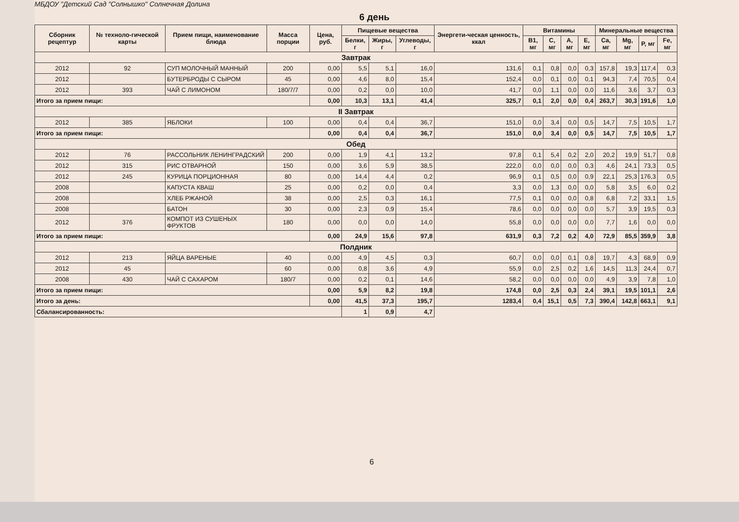МБДОУ "Детский Сад "Солнышко" Солнечная Долина
6 день
| Сборник рецептур | № техноло-гической карты | Прием пищи, наименование блюда | Масса порции | Цена, руб. | Пищевые вещества | | | Энергети-ческая ценность, ккал | Витамины | | | | Минеральные вещества | | | |
| --- | --- | --- | --- | --- | --- | --- | --- | --- | --- | --- | --- | --- | --- | --- | --- | --- |
| | | | | | Белки, г | Жиры, г | Углеводы, г | | B1, мг | C, мг | A, мг | E, мг | Ca, мг | Mg, мг | P, мг | Fe, мг |
| Завтрак | | | | | | | | | | | | | | | | |
| 2012 | 92 | СУП МОЛОЧНЫЙ МАННЫЙ | 200 | 0,00 | 5,5 | 5,1 | 16,0 | 131,6 | 0,1 | 0,8 | 0,0 | 0,3 | 157,8 | 19,3 | 117,4 | 0,3 |
| 2012 | | БУТЕРБРОДЫ С СЫРОМ | 45 | 0,00 | 4,6 | 8,0 | 15,4 | 152,4 | 0,0 | 0,1 | 0,0 | 0,1 | 94,3 | 7,4 | 70,5 | 0,4 |
| 2012 | 393 | ЧАЙ С ЛИМОНОМ | 180/7/7 | 0,00 | 0,2 | 0,0 | 10,0 | 41,7 | 0,0 | 1,1 | 0,0 | 0,0 | 11,6 | 3,6 | 3,7 | 0,3 |
| Итого за прием пищи: | | | | 0,00 | 10,3 | 13,1 | 41,4 | 325,7 | 0,1 | 2,0 | 0,0 | 0,4 | 263,7 | 30,3 | 191,6 | 1,0 |
| II Завтрак | | | | | | | | | | | | | | | | |
| 2012 | 385 | ЯБЛОКИ | 100 | 0,00 | 0,4 | 0,4 | 36,7 | 151,0 | 0,0 | 3,4 | 0,0 | 0,5 | 14,7 | 7,5 | 10,5 | 1,7 |
| Итого за прием пищи: | | | | 0,00 | 0,4 | 0,4 | 36,7 | 151,0 | 0,0 | 3,4 | 0,0 | 0,5 | 14,7 | 7,5 | 10,5 | 1,7 |
| Обед | | | | | | | | | | | | | | | | |
| 2012 | 76 | РАССОЛЬНИК ЛЕНИНГРАДСКИЙ | 200 | 0,00 | 1,9 | 4,1 | 13,2 | 97,8 | 0,1 | 5,4 | 0,2 | 2,0 | 20,2 | 19,9 | 51,7 | 0,8 |
| 2012 | 315 | РИС ОТВАРНОЙ | 150 | 0,00 | 3,6 | 5,9 | 38,5 | 222,0 | 0,0 | 0,0 | 0,0 | 0,3 | 4,6 | 24,1 | 73,3 | 0,5 |
| 2012 | 245 | КУРИЦА ПОРЦИОННАЯ | 80 | 0,00 | 14,4 | 4,4 | 0,2 | 96,9 | 0,1 | 0,5 | 0,0 | 0,9 | 22,1 | 25,3 | 176,3 | 0,5 |
| 2008 | | КАПУСТА КВАШ | 25 | 0,00 | 0,2 | 0,0 | 0,4 | 3,3 | 0,0 | 1,3 | 0,0 | 0,0 | 5,8 | 3,5 | 6,0 | 0,2 |
| 2008 | | ХЛЕБ РЖАНОЙ | 38 | 0,00 | 2,5 | 0,3 | 16,1 | 77,5 | 0,1 | 0,0 | 0,0 | 0,8 | 6,8 | 7,2 | 33,1 | 1,5 |
| 2008 | | БАТОН | 30 | 0,00 | 2,3 | 0,9 | 15,4 | 78,6 | 0,0 | 0,0 | 0,0 | 0,0 | 5,7 | 3,9 | 19,5 | 0,3 |
| 2012 | 376 | КОМПОТ ИЗ СУШЕНЫХ ФРУКТОВ | 180 | 0,00 | 0,0 | 0,0 | 14,0 | 55,8 | 0,0 | 0,0 | 0,0 | 0,0 | 7,7 | 1,6 | 0,0 | 0,0 |
| Итого за прием пищи: | | | | 0,00 | 24,9 | 15,6 | 97,8 | 631,9 | 0,3 | 7,2 | 0,2 | 4,0 | 72,9 | 85,5 | 359,9 | 3,8 |
| Полдник | | | | | | | | | | | | | | | | |
| 2012 | 213 | ЯЙЦА ВАРЕНЫЕ | 40 | 0,00 | 4,9 | 4,5 | 0,3 | 60,7 | 0,0 | 0,0 | 0,1 | 0,8 | 19,7 | 4,3 | 68,9 | 0,9 |
| 2012 | 45 | | 60 | 0,00 | 0,8 | 3,6 | 4,9 | 55,9 | 0,0 | 2,5 | 0,2 | 1,6 | 14,5 | 11,3 | 24,4 | 0,7 |
| 2008 | 430 | ЧАЙ С САХАРОМ | 180/7 | 0,00 | 0,2 | 0,1 | 14,6 | 58,2 | 0,0 | 0,0 | 0,0 | 0,0 | 4,9 | 3,9 | 7,8 | 1,0 |
| Итого за прием пищи: | | | | 0,00 | 5,9 | 8,2 | 19,8 | 174,8 | 0,0 | 2,5 | 0,3 | 2,4 | 39,1 | 19,5 | 101,1 | 2,6 |
| Итого за день: | | | | 0,00 | 41,5 | 37,3 | 195,7 | 1283,4 | 0,4 | 15,1 | 0,5 | 7,3 | 390,4 | 142,8 | 663,1 | 9,1 |
| Сбалансированность: | | | | | 1 | 0,9 | 4,7 | | | | | | | | | |
6